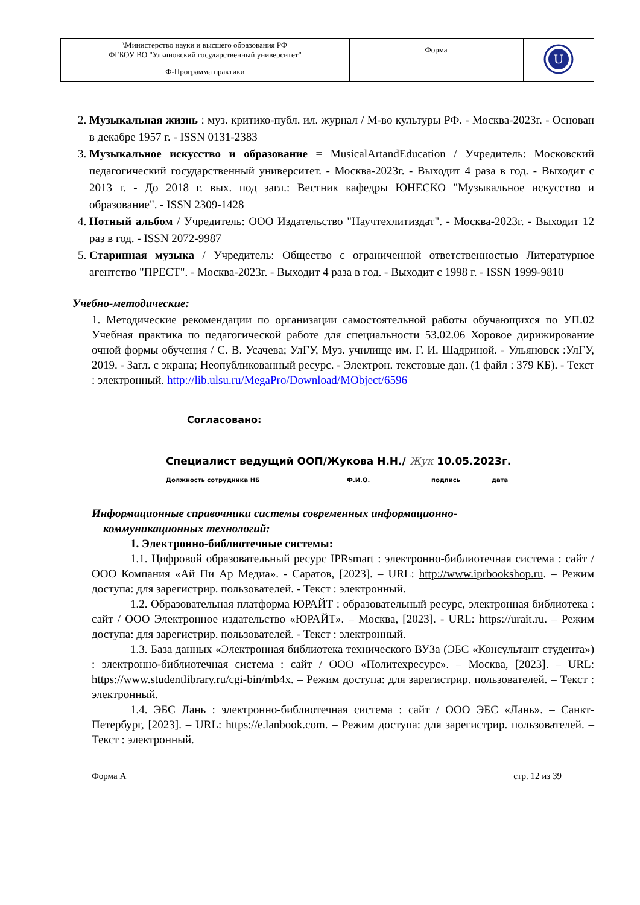| \Министерство науки и высшего образования РФ ФГБОУ ВО "Ульяновский государственный университет" | Форма | U |
| Ф-Программа практики | | |
2. Музыкальная жизнь : муз. критико-публ. ил. журнал / М-во культуры РФ. - Москва-2023г. - Основан в декабре 1957 г. - ISSN 0131-2383
3. Музыкальное искусство и образование = MusicalArtandEducation / Учредитель: Московский педагогический государственный университет. - Москва-2023г. - Выходит 4 раза в год. - Выходит с 2013 г. - До 2018 г. вых. под загл.: Вестник кафедры ЮНЕСКО "Музыкальное искусство и образование". - ISSN 2309-1428
4. Нотный альбом / Учредитель: ООО Издательство "Научтехлитиздат". - Москва-2023г. - Выходит 12 раз в год. - ISSN 2072-9987
5. Старинная музыка / Учредитель: Общество с ограниченной ответственностью Литературное агентство "ПРЕСТ". - Москва-2023г. - Выходит 4 раза в год. - Выходит с 1998 г. - ISSN 1999-9810
Учебно-методические:
1. Методические рекомендации по организации самостоятельной работы обучающихся по УП.02 Учебная практика по педагогической работе для специальности 53.02.06 Хоровое дирижирование очной формы обучения / С. В. Усачева; УлГУ, Муз. училище им. Г. И. Шадриной. - Ульяновск :УлГУ, 2019. - Загл. с экрана; Неопубликованный ресурс. - Электрон. текстовые дан. (1 файл : 379 КБ). - Текст : электронный. http://lib.ulsu.ru/MegaPro/Download/MObject/6596
Согласовано:
Специалист ведущий ООП/Жукова Н.Н./ Жук 10.05.2023г.
Должность сотрудника НБ Ф.И.О. подпись дата
Информационные справочники системы современных информационно-
коммуникационных технологий:
1. Электронно-библиотечные системы:
1.1. Цифровой образовательный ресурс IPRsmart : электронно-библиотечная система : сайт / ООО Компания «Ай Пи Ар Медиа». - Саратов, [2023]. – URL: http://www.iprbookshop.ru. – Режим доступа: для зарегистрир. пользователей. - Текст : электронный.
1.2. Образовательная платформа ЮРАЙТ : образовательный ресурс, электронная библиотека : сайт / ООО Электронное издательство «ЮРАЙТ». – Москва, [2023]. - URL: https://urait.ru. – Режим доступа: для зарегистрир. пользователей. - Текст : электронный.
1.3. База данных «Электронная библиотека технического ВУЗа (ЭБС «Консультант студента») : электронно-библиотечная система : сайт / ООО «Политехресурс». – Москва, [2023]. – URL: https://www.studentlibrary.ru/cgi-bin/mb4x. – Режим доступа: для зарегистрир. пользователей. – Текст : электронный.
1.4. ЭБС Лань : электронно-библиотечная система : сайт / ООО ЭБС «Лань». – Санкт-Петербург, [2023]. – URL: https://e.lanbook.com. – Режим доступа: для зарегистрир. пользователей. – Текст : электронный.
Форма А стр. 12 из 39